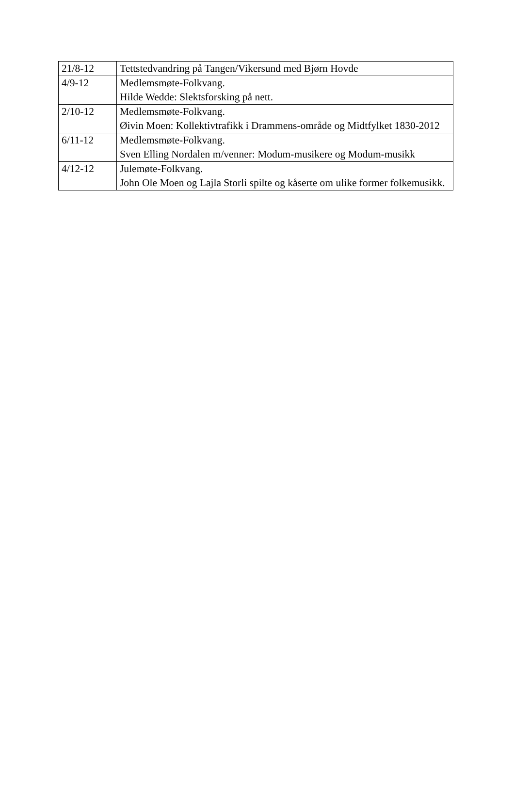| 21/8-12 | Tettstedvandring på Tangen/Vikersund med Bjørn Hovde |
| 4/9-12 | Medlemsmøte-Folkvang. Hilde Wedde: Slektsforsking på nett. |
| 2/10-12 | Medlemsmøte-Folkvang. Øivin Moen: Kollektivtrafikk i Drammens-område og Midtfylket 1830-2012 |
| 6/11-12 | Medlemsmøte-Folkvang. Sven Elling Nordalen m/venner: Modum-musikere og Modum-musikk |
| 4/12-12 | Julemøte-Folkvang. John Ole Moen og Lajla Storli spilte og kåserte om ulike former folkemusikk. |